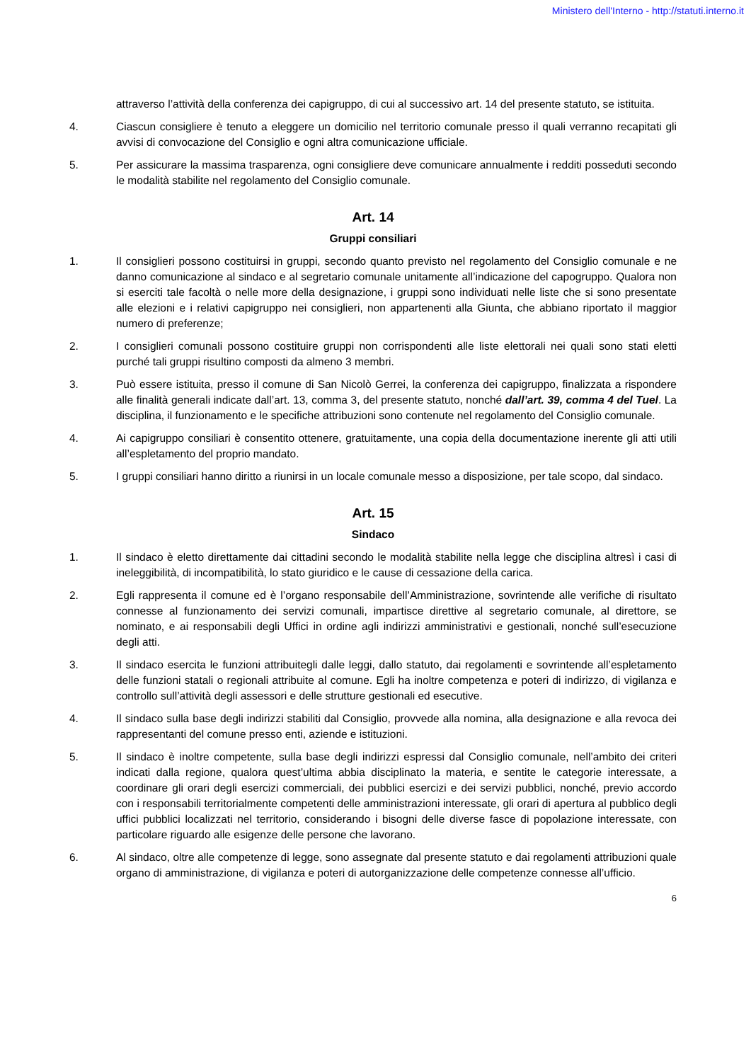Ministero dell'Interno - http://statuti.interno.it
attraverso l’attività della conferenza dei capigruppo, di cui al successivo art. 14 del presente statuto, se istituita.
4. Ciascun consigliere è tenuto a eleggere un domicilio nel territorio comunale presso il quali verranno recapitati gli avvisi di convocazione del Consiglio e ogni altra comunicazione ufficiale.
5. Per assicurare la massima trasparenza, ogni consigliere deve comunicare annualmente i redditi posseduti secondo le modalità stabilite nel regolamento del Consiglio comunale.
Art. 14
Gruppi consiliari
1. Il consiglieri possono costituirsi in gruppi, secondo quanto previsto nel regolamento del Consiglio comunale e ne danno comunicazione al sindaco e al segretario comunale unitamente all’indicazione del capogruppo. Qualora non si eserciti tale facoltà o nelle more della designazione, i gruppi sono individuati nelle liste che si sono presentate alle elezioni e i relativi capigruppo nei consiglieri, non appartenenti alla Giunta, che abbiano riportato il maggior numero di preferenze;
2. I consiglieri comunali possono costituire gruppi non corrispondenti alle liste elettorali nei quali sono stati eletti purché tali gruppi risultino composti da almeno 3 membri.
3. Può essere istituita, presso il comune di San Nicolò Gerrei, la conferenza dei capigruppo, finalizzata a rispondere alle finalità generali indicate dall’art. 13, comma 3, del presente statuto, nonché dall’art. 39, comma 4 del Tuel. La disciplina, il funzionamento e le specifiche attribuzioni sono contenute nel regolamento del Consiglio comunale.
4. Ai capigruppo consiliari è consentito ottenere, gratuitamente, una copia della documentazione inerente gli atti utili all’espletamento del proprio mandato.
5. I gruppi consiliari hanno diritto a riunirsi in un locale comunale messo a disposizione, per tale scopo, dal sindaco.
Art. 15
Sindaco
1. Il sindaco è eletto direttamente dai cittadini secondo le modalità stabilite nella legge che disciplina altresì i casi di ineleggibilità, di incompatibilità, lo stato giuridico e le cause di cessazione della carica.
2. Egli rappresenta il comune ed è l’organo responsabile dell’Amministrazione, sovrintende alle verifiche di risultato connesse al funzionamento dei servizi comunali, impartisce direttive al segretario comunale, al direttore, se nominato, e ai responsabili degli Uffici in ordine agli indirizzi amministrativi e gestionali, nonché sull’esecuzione degli atti.
3. Il sindaco esercita le funzioni attribuitegli dalle leggi, dallo statuto, dai regolamenti e sovrintende all’espletamento delle funzioni statali o regionali attribuite al comune. Egli ha inoltre competenza e poteri di indirizzo, di vigilanza e controllo sull’attività degli assessori e delle strutture gestionali ed esecutive.
4. Il sindaco sulla base degli indirizzi stabiliti dal Consiglio, provvede alla nomina, alla designazione e alla revoca dei rappresentanti del comune presso enti, aziende e istituzioni.
5. Il sindaco è inoltre competente, sulla base degli indirizzi espressi dal Consiglio comunale, nell’ambito dei criteri indicati dalla regione, qualora quest’ultima abbia disciplinato la materia, e sentite le categorie interessate, a coordinare gli orari degli esercizi commerciali, dei pubblici esercizi e dei servizi pubblici, nonché, previo accordo con i responsabili territorialmente competenti delle amministrazioni interessate, gli orari di apertura al pubblico degli uffici pubblici localizzati nel territorio, considerando i bisogni delle diverse fasce di popolazione interessate, con particolare riguardo alle esigenze delle persone che lavorano.
6. Al sindaco, oltre alle competenze di legge, sono assegnate dal presente statuto e dai regolamenti attribuzioni quale organo di amministrazione, di vigilanza e poteri di autorganizzazione delle competenze connesse all’ufficio.
6